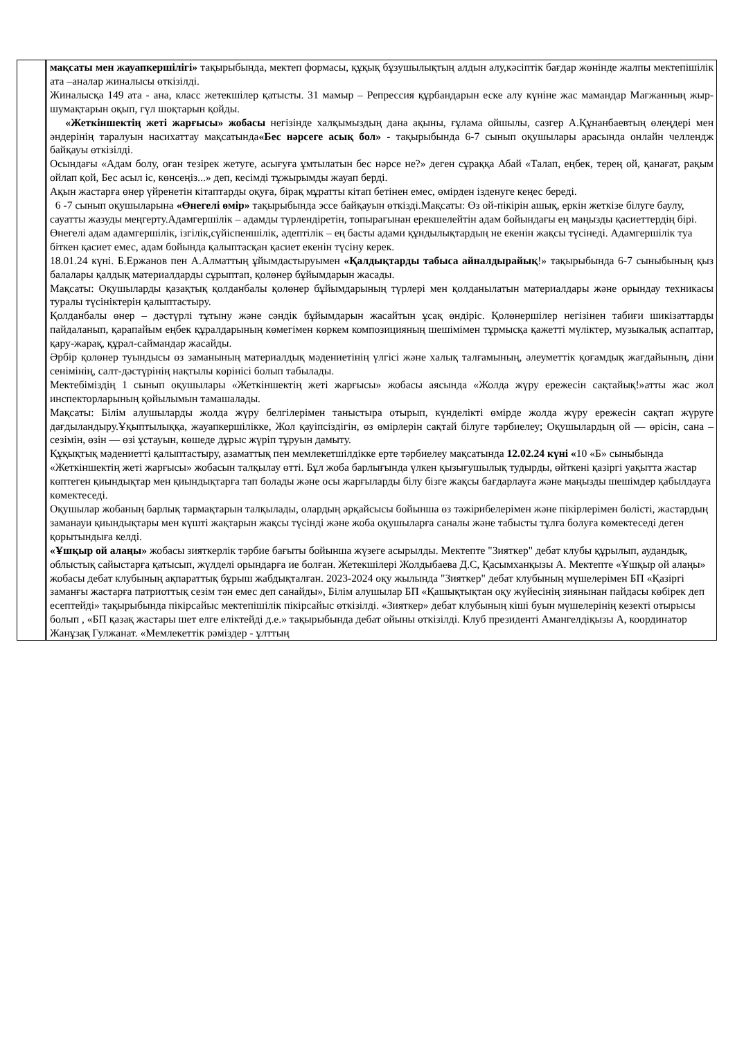| | | мақсаты мен жауапкершілігі» тақырыбында, мектеп формасы, құқық бұзушылықтың алдын алу,кәсіптік бағдар жөнінде жалпы мектепішілік ата –аналар жиналысы өткізілді. Жиналысқа 149 ата - ана, класс жетекшілер қатысты. 31 мамыр – Репрессия құрбандарын еске алу күніне жас мамандар Мағжанның жыр-шумақтарын оқып, гүл шоқтарын қойды. «Жеткіншектің жеті жарғысы» жобасы негізінде халқымыздың дана ақыны, ғұлама ойшылы, сазгер А.Құнанбаевтың өлеңдері мен әндерінің таралуын насихаттау мақсатында «Бес нәрсеге асық бол» - тақырыбында 6-7 сынып оқушылары арасында онлайн челлендж байқауы өткізілді. Осындағы «Адам болу, оған тезірек жетуге, асығуға ұмтылатын бес нәрсе не?» деген сұраққа Абай «Талап, еңбек, терең ой, қанағат, рақым ойлап қой, Бес асыл іс, көнсеңіз...» деп, кесімді тұжырымды жауап берді. Ақын жастарға өнер үйренетін кітаптарды оқуға, бірақ мұратты кітап бетінен емес, өмірден ізденуге кеңес береді. 6 -7 сынып оқушыларына «Өнегелі өмір» тақырыбында эссе байқауын өткізді.Мақсаты: Өз ой-пікірін ашық, еркін жеткізе білуге баулу, сауатты жазуды меңгерту.Адамгершілік – адамды түрлендіретін, топырағынан ерекшелейтін адам бойындағы ең маңызды қасиеттердің бірі. Өнегелі адам адамгершілік, ізгілік,сүйіспеншілік, әдептілік – ең басты адами құндылықтардың не екенін жақсы түсінеді. Адамгершілік туа біткен қасиет емес, адам бойында қалыптасқан қасиет екенін түсіну керек. 18.01.24 күні. Б.Ержанов пен А.Алматтың ұйымдастыруымен «Қалдықтарды табыса айналдырайық !» тақырыбында 6-7 сыныбының қыз балалары қалдық материалдарды сұрыптап, қолөнер бұйымдарын жасады. Мақсаты: Оқушыларды қазақтық қолданбалы қолөнер бұйымдарының түрлері мен қолданылатын материалдары және орындау техникасы туралы түсініктерін қалыптастыру. Қолданбалы өнер – дәстүрлі тұтыну және сәндік бұйымдарын жасайтын ұсақ өндіріс. Қолөнершілер негізінен табиғи шикізаттарды пайдаланып, қарапайым еңбек құралдарының көмегімен көркем композицияның шешімімен тұрмысқа қажетті мүліктер, музыкалық аспаптар, қару-жарақ, құрал-саймандар жасайды. Әрбір қолөнер туындысы өз заманының материалдық мәдениетінің үлгісі және халық талғамының, әлеуметтік қоғамдық жағдайының, діни сенімінің, салт-дәстүрінің нақтылы көрінісі болып табылады. Мектебіміздің 1 сынып оқушылары «Жеткіншектің жеті жарғысы» жобасы аясында «Жолда жүру ережесін сақтайық!»атты жас жол инспекторларының қойылымын тамашалады. Мақсаты: Білім алушыларды жолда жүру белгілерімен таныстыра отырып, күнделікті өмірде жолда жүру ережесін сақтап жүруге дағдыландыру.Ұқыптылыққа, жауапкершілікке, Жол қауіпсіздігін, өз өмірлерін сақтай білуге тәрбиелеу; Оқушылардың ой — өрісін, сана – сезімін, өзін — өзі ұстауын, көшеде дұрыс жүріп тұруын дамыту. Құқықтық мәдениетті қалыптастыру, азаматтық пен мемлекетшілдікке ерте тәрбиелеу мақсатында 12.02.24 күні « 10 «Б» сыныбында «Жеткіншектің жеті жарғысы» жобасын талқылау өтті. Бұл жоба барлығында үлкен қызығушылық тудырды, өйткені қазіргі уақытта жастар көптеген қиындықтар мен қиындықтарға тап болады және осы жарғыларды білу бізге жақсы бағдарлауға және маңызды шешімдер қабылдауға көмектеседі. Оқушылар жобаның барлық тармақтарын талқылады, олардың әрқайсысы бойынша өз тәжірибелерімен және пікірлерімен бөлісті, жастардың заманауи қиындықтары мен күшті жақтарын жақсы түсінді және жоба оқушыларға саналы және табысты тұлға болуға көмектеседі деген қорытындыға келді. «Ұшқыр ой алаңы» жобасы зияткерлік тәрбие бағыты бойынша жүзеге асырылды. Мектепте "Зияткер" дебат клубы құрылып, аудандық, облыстық сайыстарға қатысып, жүлделі орындарға ие болған. Жетекшілері Жолдыбаева Д.С, Қасымханқызы А. Мектепте «Ұшқыр ой алаңы» жобасы дебат клубының ақпараттық бұрыш жабдықталған. 2023-2024 оқу жылында "Зияткер" дебат клубының мүшелерімен БП «Қазіргі заманғы жастарға патриоттық сезім тән емес деп санайды», Білім алушылар БП «Қашықтықтан оқу жүйесінің зиянынан пайдасы көбірек деп есептейді» тақырыбында пікірсайыс мектепішілік пікірсайыс өткізілді. «Зияткер» дебат клубының кіші буын мүшелерінің кезекті отырысы болып , «БП қазақ жастары шет елге еліктейді д.е.» тақырыбында дебат ойыны өткізілді. Клуб президенті Амангелдіқызы А, координатор Жанұзақ Гулжанат. «Мемлекеттік рәміздер - ұлттың |